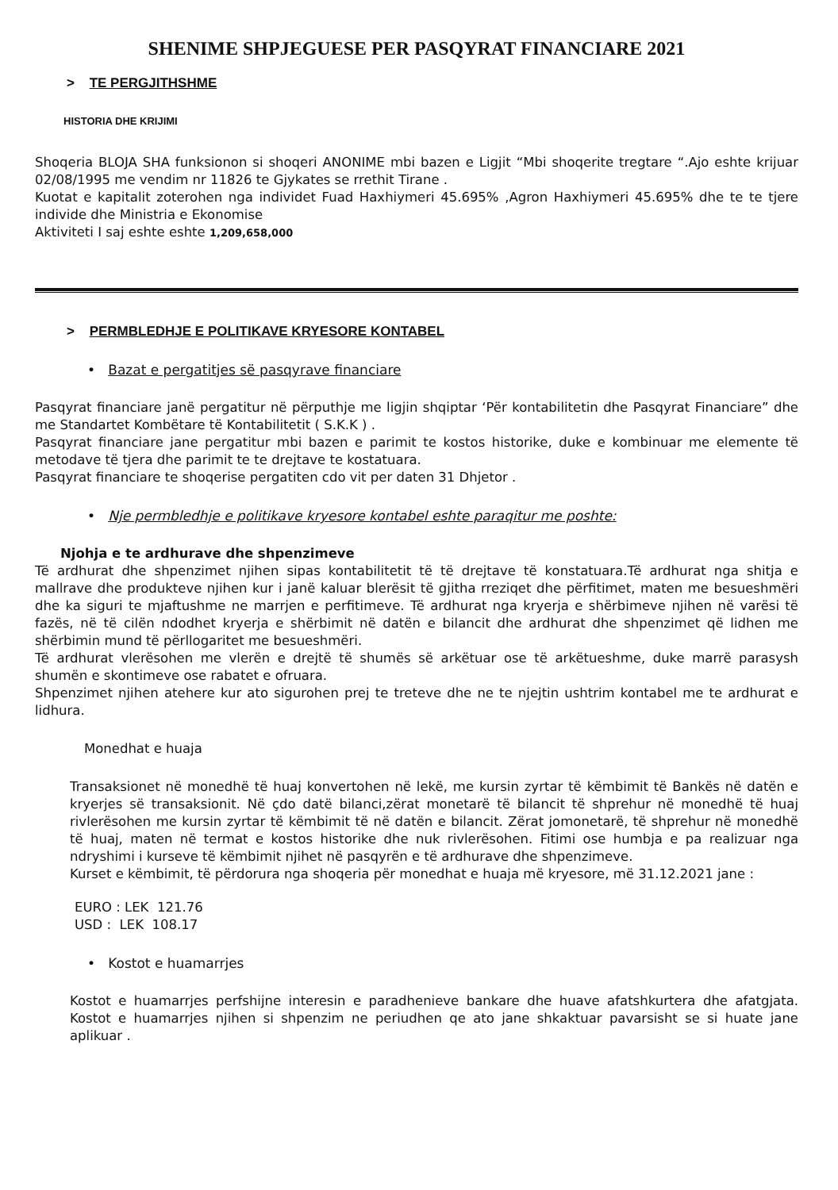SHENIME SHPJEGUESE PER PASQYRAT FINANCIARE 2021
> TE PERGJITHSHME
HISTORIA DHE KRIJIMI
Shoqeria BLOJA SHA funksionon si shoqeri ANONIME mbi bazen e Ligjit “Mbi shoqerite tregtare “.Ajo eshte krijuar 02/08/1995 me vendim nr 11826 te Gjykates se rrethit Tirane .
Kuotat e kapitalit zoterohen nga individet Fuad Haxhiymeri 45.695% ,Agron Haxhiymeri 45.695% dhe te te tjere individe dhe Ministria e Ekonomise
Aktiviteti I saj eshte eshte 1,209,658,000
> PERMBLEDHJE E POLITIKAVE KRYESORE KONTABEL
• Bazat e pergatitjes së pasqyrave financiare
Pasqyrat financiare janë pergatitur në përputhje me ligjin shqiptar ‘Për kontabilitetin dhe Pasqyrat Financiare” dhe me Standartet Kombëtare të Kontabilitetit ( S.K.K ) .
Pasqyrat financiare jane pergatitur mbi bazen e parimit te kostos historike, duke e kombinuar me elemente të metodave të tjera dhe parimit te te drejtave te kostatuara.
Pasqyrat financiare te shoqerise pergatiten cdo vit per daten 31 Dhjetor .
• Nje permbledhje e politikave kryesore kontabel eshte paraqitur me poshte:
Njohja e te ardhurave dhe shpenzimeve
Të ardhurat dhe shpenzimet njihen sipas kontabilitetit të të drejtave të konstatuara.Të ardhurat nga shitja e mallrave dhe produkteve njihen kur i janë kaluar blerësit të gjitha rreziqet dhe përfitimet, maten me besueshmëri dhe ka siguri te mjaftushme ne marrjen e perfitimeve. Të ardhurat nga kryerja e shërbimeve njihen në varësi të fazës, në të cilën ndodhet kryerja e shërbimit në datën e bilancit dhe ardhurat dhe shpenzimet që lidhen me shërbimin mund të përllogaritet me besueshmëri.
Të ardhurat vlerësohen me vlerën e drejtë të shumës së arkëtuar ose të arkëtueshme, duke marrë parasysh shumën e skontimeve ose rabatet e ofruara.
Shpenzimet njihen atehere kur ato sigurohen prej te treteve dhe ne te njejtin ushtrim kontabel me te ardhurat e lidhura.
Monedhat e huaja
Transaksionet në monedhë të huaj konvertohen në lekë, me kursin zyrtar të këmbimit të Bankës në datën e kryerjes së transaksionit. Në çdo datë bilanci,zërat monetarë të bilancit të shprehur në monedhë të huaj rivlerësohen me kursin zyrtar të këmbimit të në datën e bilancit. Zërat jomonetarë, të shprehur në monedhë të huaj, maten në termat e kostos historike dhe nuk rivlerësohen. Fitimi ose humbja e pa realizuar nga ndryshimi i kurseve të këmbimit njihet në pasqyrën e të ardhurave dhe shpenzimeve.
Kurset e këmbimit, të përdorura nga shoqeria për monedhat e huaja më kryesore, më 31.12.2021 jane :
EURO : LEK 121.76
USD : LEK 108.17
• Kostot e huamarrjes
Kostot e huamarrjes perfshijne interesin e paradhenieve bankare dhe huave afatshkurtera dhe afatgjata. Kostot e huamarrjes njihen si shpenzim ne periudhen qe ato jane shkaktuar pavarsisht se si huate jane aplikuar .